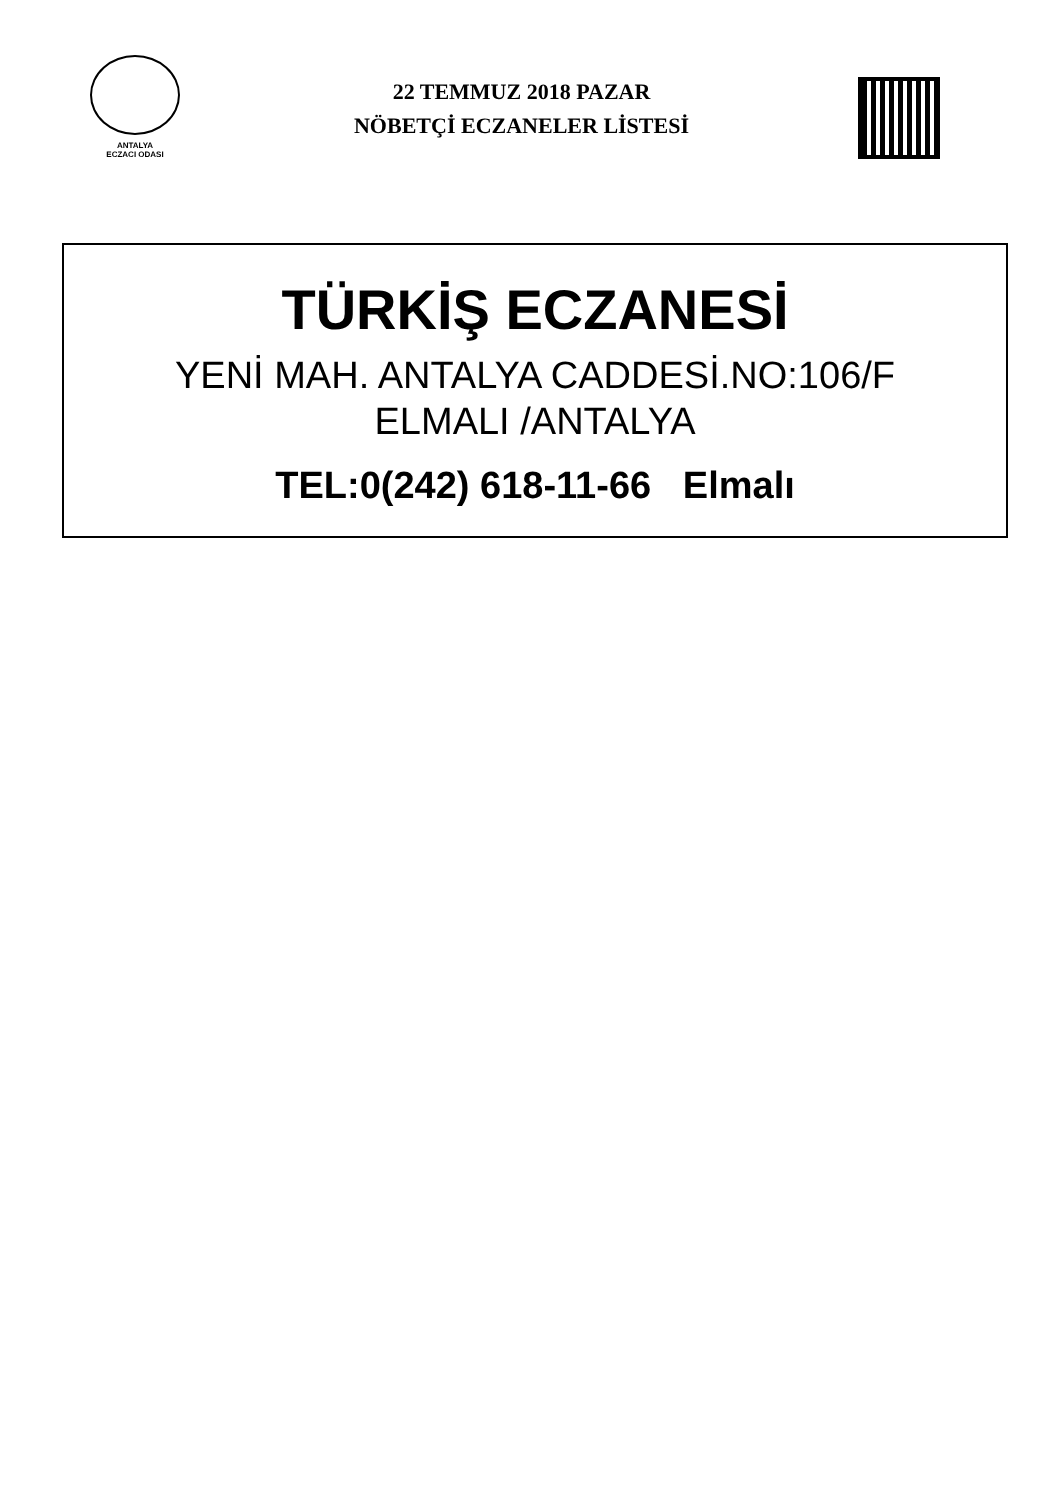ANTALYA
ECZACI ODASI
22 TEMMUZ 2018 PAZAR
NÖBETÇİ ECZANELER LİSTESİ
TÜRKİŞ ECZANESİ
YENİ MAH. ANTALYA CADDESİ.NO:106/F
ELMALI /ANTALYA
TEL:0(242) 618-11-66 Elmalı